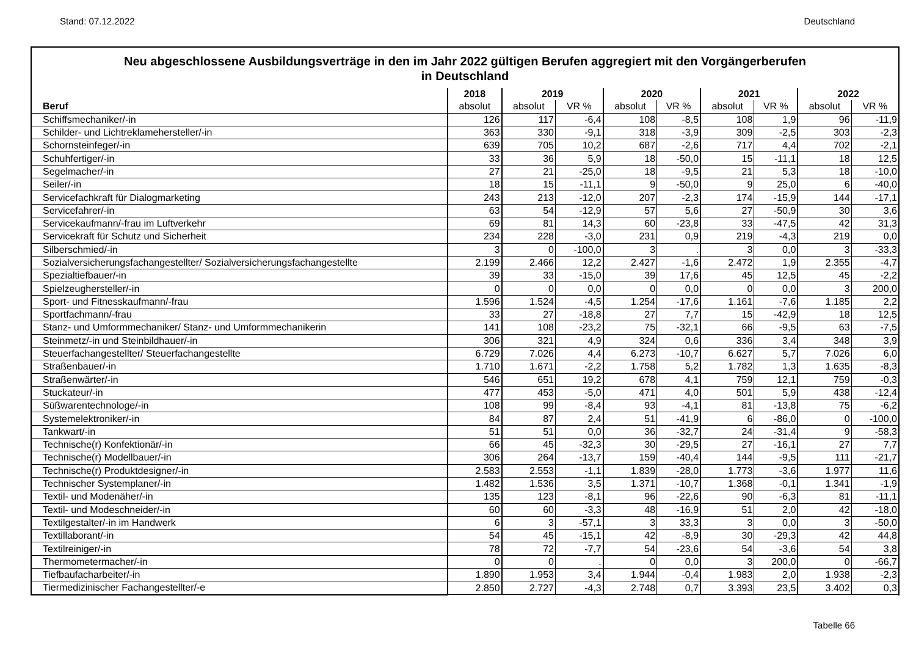Stand: 07.12.2022 Deutschland
Neu abgeschlossene Ausbildungsverträge in den im Jahr 2022 gültigen Berufen aggregiert mit den Vorgängerberufen
in Deutschland
| | 2018 | 2019 | | 2020 | | 2021 | | 2022 | |
| --- | --- | --- | --- | --- | --- | --- | --- | --- | --- |
| Beruf | absolut | absolut | VR % | absolut | VR % | absolut | VR % | absolut | VR % |
| Schiffsmechaniker/-in | 126 | 117 | -6,4 | 108 | -8,5 | 108 | 1,9 | 96 | -11,9 |
| Schilder- und Lichtreklamehersteller/-in | 363 | 330 | -9,1 | 318 | -3,9 | 309 | -2,5 | 303 | -2,3 |
| Schornsteinfeger/-in | 639 | 705 | 10,2 | 687 | -2,6 | 717 | 4,4 | 702 | -2,1 |
| Schuhfertiger/-in | 33 | 36 | 5,9 | 18 | -50,0 | 15 | -11,1 | 18 | 12,5 |
| Segelmacher/-in | 27 | 21 | -25,0 | 18 | -9,5 | 21 | 5,3 | 18 | -10,0 |
| Seiler/-in | 18 | 15 | -11,1 | 9 | -50,0 | 9 | 25,0 | 6 | -40,0 |
| Servicefachkraft für Dialogmarketing | 243 | 213 | -12,0 | 207 | -2,3 | 174 | -15,9 | 144 | -17,1 |
| Servicefahrer/-in | 63 | 54 | -12,9 | 57 | 5,6 | 27 | -50,9 | 30 | 3,6 |
| Servicekaufmann/-frau im Luftverkehr | 69 | 81 | 14,3 | 60 | -23,8 | 33 | -47,5 | 42 | 31,3 |
| Servicekraft für Schutz und Sicherheit | 234 | 228 | -3,0 | 231 | 0,9 | 219 | -4,3 | 219 | 0,0 |
| Silberschmied/-in | 3 | 0 | -100,0 | 3 | . | 3 | 0,0 | 3 | -33,3 |
| Sozialversicherungsfachangestellter/ Sozialversicherungsfachangestellte | 2.199 | 2.466 | 12,2 | 2.427 | -1,6 | 2.472 | 1,9 | 2.355 | -4,7 |
| Spezialtiefbauer/-in | 39 | 33 | -15,0 | 39 | 17,6 | 45 | 12,5 | 45 | -2,2 |
| Spielzeughersteller/-in | 0 | 0 | 0,0 | 0 | 0,0 | 0 | 0,0 | 3 | 200,0 |
| Sport- und Fitnesskaufmann/-frau | 1.596 | 1.524 | -4,5 | 1.254 | -17,6 | 1.161 | -7,6 | 1.185 | 2,2 |
| Sportfachmann/-frau | 33 | 27 | -18,8 | 27 | 7,7 | 15 | -42,9 | 18 | 12,5 |
| Stanz- und Umformmechaniker/ Stanz- und Umformmechanikerin | 141 | 108 | -23,2 | 75 | -32,1 | 66 | -9,5 | 63 | -7,5 |
| Steinmetz/-in und Steinbildhauer/-in | 306 | 321 | 4,9 | 324 | 0,6 | 336 | 3,4 | 348 | 3,9 |
| Steuerfachangestellter/ Steuerfachangestellte | 6.729 | 7.026 | 4,4 | 6.273 | -10,7 | 6.627 | 5,7 | 7.026 | 6,0 |
| Straßenbauer/-in | 1.710 | 1.671 | -2,2 | 1.758 | 5,2 | 1.782 | 1,3 | 1.635 | -8,3 |
| Straßenwärter/-in | 546 | 651 | 19,2 | 678 | 4,1 | 759 | 12,1 | 759 | -0,3 |
| Stuckateur/-in | 477 | 453 | -5,0 | 471 | 4,0 | 501 | 5,9 | 438 | -12,4 |
| Süßwarentechnologe/-in | 108 | 99 | -8,4 | 93 | -4,1 | 81 | -13,8 | 75 | -6,2 |
| Systemelektroniker/-in | 84 | 87 | 2,4 | 51 | -41,9 | 6 | -86,0 | 0 | -100,0 |
| Tankwart/-in | 51 | 51 | 0,0 | 36 | -32,7 | 24 | -31,4 | 9 | -58,3 |
| Technische(r) Konfektionär/-in | 66 | 45 | -32,3 | 30 | -29,5 | 27 | -16,1 | 27 | 7,7 |
| Technische(r) Modellbauer/-in | 306 | 264 | -13,7 | 159 | -40,4 | 144 | -9,5 | 111 | -21,7 |
| Technische(r) Produktdesigner/-in | 2.583 | 2.553 | -1,1 | 1.839 | -28,0 | 1.773 | -3,6 | 1.977 | 11,6 |
| Technischer Systemplaner/-in | 1.482 | 1.536 | 3,5 | 1.371 | -10,7 | 1.368 | -0,1 | 1.341 | -1,9 |
| Textil- und Modenäher/-in | 135 | 123 | -8,1 | 96 | -22,6 | 90 | -6,3 | 81 | -11,1 |
| Textil- und Modeschneider/-in | 60 | 60 | -3,3 | 48 | -16,9 | 51 | 2,0 | 42 | -18,0 |
| Textilgestalter/-in im Handwerk | 6 | 3 | -57,1 | 3 | 33,3 | 3 | 0,0 | 3 | -50,0 |
| Textillaborant/-in | 54 | 45 | -15,1 | 42 | -8,9 | 30 | -29,3 | 42 | 44,8 |
| Textilreiniger/-in | 78 | 72 | -7,7 | 54 | -23,6 | 54 | -3,6 | 54 | 3,8 |
| Thermometermacher/-in | 0 | 0 | . | 0 | 0,0 | 3 | 200,0 | 0 | -66,7 |
| Tiefbaufacharbeiter/-in | 1.890 | 1.953 | 3,4 | 1.944 | -0,4 | 1.983 | 2,0 | 1.938 | -2,3 |
| Tiermedizinischer Fachangestellter/-e | 2.850 | 2.727 | -4,3 | 2.748 | 0,7 | 3.393 | 23,5 | 3.402 | 0,3 |
Tabelle 66